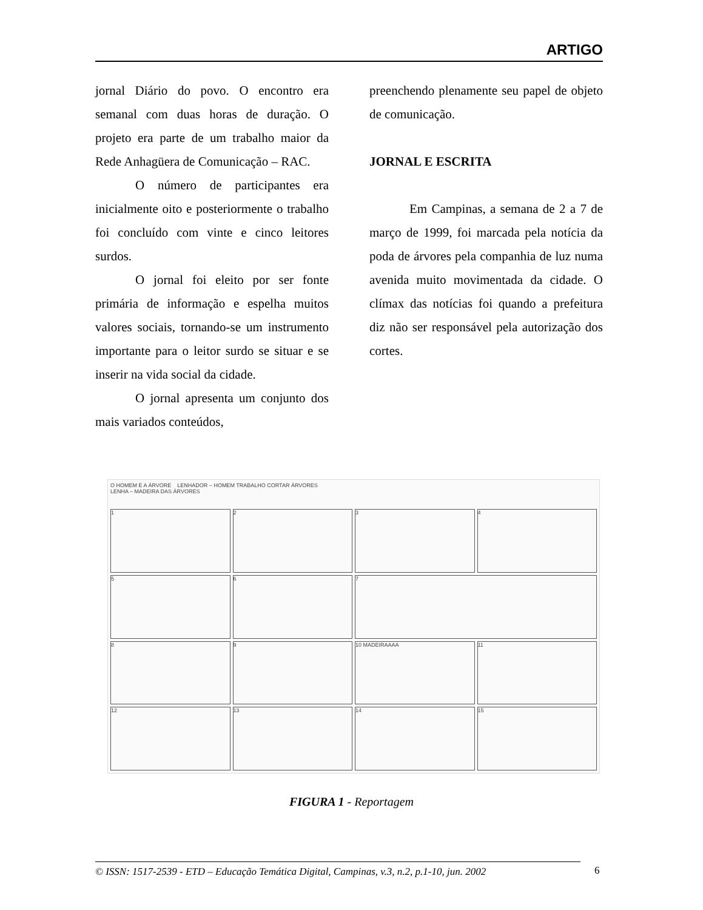ARTIGO
jornal Diário do povo. O encontro era semanal com duas horas de duração. O projeto era parte de um trabalho maior da Rede Anhagüera de Comunicação – RAC.
O número de participantes era inicialmente oito e posteriormente o trabalho foi concluído com vinte e cinco leitores surdos.
O jornal foi eleito por ser fonte primária de informação e espelha muitos valores sociais, tornando-se um instrumento importante para o leitor surdo se situar e se inserir na vida social da cidade.
O jornal apresenta um conjunto dos mais variados conteúdos,
preenchendo plenamente seu papel de objeto de comunicação.
JORNAL E ESCRITA
Em Campinas, a semana de 2 a 7 de março de 1999, foi marcada pela notícia da poda de árvores pela companhia de luz numa avenida muito movimentada da cidade. O clímax das notícias foi quando a prefeitura diz não ser responsável pela autorização dos cortes.
O HOMEM E A ÁRVORE LENHADOR – HOMEM TRABALHO CORTAR ÁRVORES
LENHA – MADEIRA DAS ÁRVORES
1
2
3
4
5
6
7
8
9
10 MADEIRAAAA
11
12
13
14
15
FIGURA 1 - Reportagem
© ISSN: 1517-2539 - ETD – Educação Temática Digital, Campinas, v.3, n.2, p.1-10, jun. 2002
6